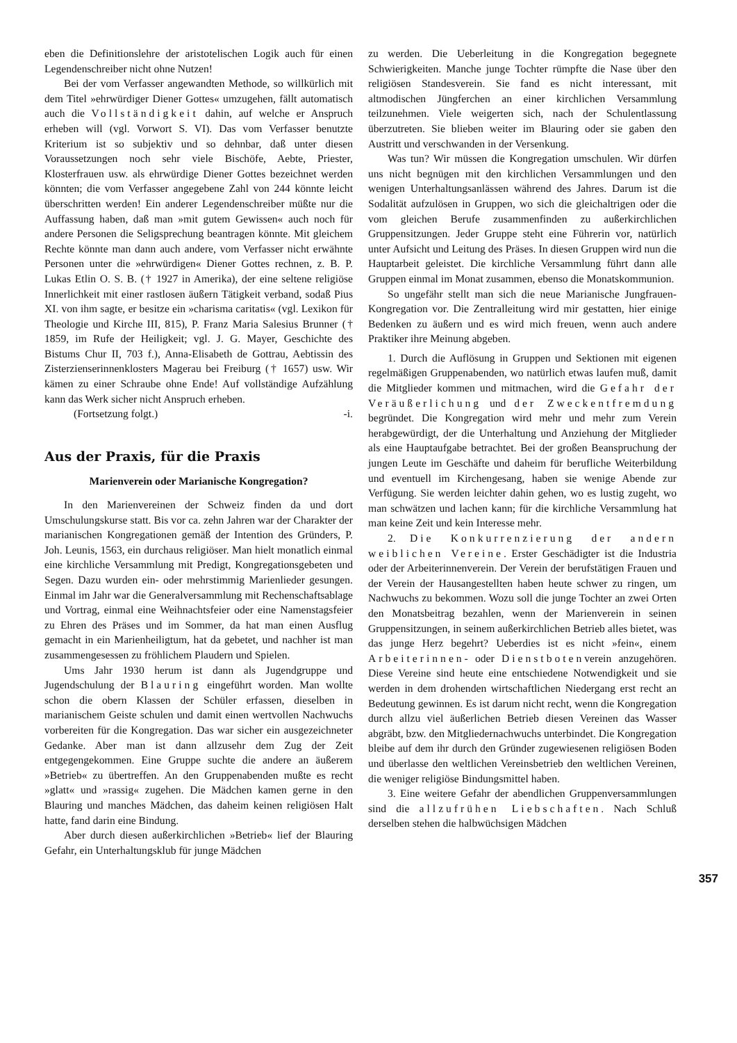eben die Definitionslehre der aristotelischen Logik auch für einen Legendenschreiber nicht ohne Nutzen!
Bei der vom Verfasser angewandten Methode, so willkürlich mit dem Titel »ehrwürdiger Diener Gottes« umzugehen, fällt automatisch auch die Vollständigkeit dahin, auf welche er Anspruch erheben will (vgl. Vorwort S. VI). Das vom Verfasser benutzte Kriterium ist so subjektiv und so dehnbar, daß unter diesen Voraussetzungen noch sehr viele Bischöfe, Aebte, Priester, Klosterfrauen usw. als ehrwürdige Diener Gottes bezeichnet werden könnten; die vom Verfasser angegebene Zahl von 244 könnte leicht überschritten werden! Ein anderer Legendenschreiber müßte nur die Auffassung haben, daß man »mit gutem Gewissen« auch noch für andere Personen die Seligsprechung beantragen könnte. Mit gleichem Rechte könnte man dann auch andere, vom Verfasser nicht erwähnte Personen unter die »ehrwürdigen« Diener Gottes rechnen, z. B. P. Lukas Etlin O. S. B. († 1927 in Amerika), der eine seltene religiöse Innerlichkeit mit einer rastlosen äußern Tätigkeit verband, sodaß Pius XI. von ihm sagte, er besitze ein »charisma caritatis« (vgl. Lexikon für Theologie und Kirche III, 815), P. Franz Maria Salesius Brunner († 1859, im Rufe der Heiligkeit; vgl. J. G. Mayer, Geschichte des Bistums Chur II, 703 f.), Anna-Elisabeth de Gottrau, Aebtissin des Zisterzienserinnenklosters Magerau bei Freiburg († 1657) usw. Wir kämen zu einer Schraube ohne Ende! Auf vollständige Aufzählung kann das Werk sicher nicht Anspruch erheben.
(Fortsetzung folgt.) -i.
Aus der Praxis, für die Praxis
Marienverein oder Marianische Kongregation?
In den Marienvereinen der Schweiz finden da und dort Umschulungskurse statt. Bis vor ca. zehn Jahren war der Charakter der marianischen Kongregationen gemäß der Intention des Gründers, P. Joh. Leunis, 1563, ein durchaus religiöser. Man hielt monatlich einmal eine kirchliche Versammlung mit Predigt, Kongregationsgebeten und Segen. Dazu wurden ein- oder mehrstimmig Marienlieder gesungen. Einmal im Jahr war die Generalversammlung mit Rechenschaftsablage und Vortrag, einmal eine Weihnachtsfeier oder eine Namenstagsfeier zu Ehren des Präses und im Sommer, da hat man einen Ausflug gemacht in ein Marienheiligtum, hat da gebetet, und nachher ist man zusammengesessen zu fröhlichem Plaudern und Spielen.
Ums Jahr 1930 herum ist dann als Jugendgruppe und Jugendschulung der Blauring eingeführt worden. Man wollte schon die obern Klassen der Schüler erfassen, dieselben in marianischem Geiste schulen und damit einen wertvollen Nachwuchs vorbereiten für die Kongregation. Das war sicher ein ausgezeichneter Gedanke. Aber man ist dann allzusehr dem Zug der Zeit entgegengekommen. Eine Gruppe suchte die andere an äußerem »Betrieb« zu übertreffen. An den Gruppenabenden mußte es recht »glatt« und »rassig« zugehen. Die Mädchen kamen gerne in den Blauring und manches Mädchen, das daheim keinen religiösen Halt hatte, fand darin eine Bindung.
Aber durch diesen außerkirchlichen »Betrieb« lief der Blauring Gefahr, ein Unterhaltungsklub für junge Mädchen
zu werden. Die Ueberleitung in die Kongregation begegnete Schwierigkeiten. Manche junge Tochter rümpfte die Nase über den religiösen Standesverein. Sie fand es nicht interessant, mit altmodischen Jüngferchen an einer kirchlichen Versammlung teilzunehmen. Viele weigerten sich, nach der Schulentlassung überzutreten. Sie blieben weiter im Blauring oder sie gaben den Austritt und verschwanden in der Versenkung.
Was tun? Wir müssen die Kongregation umschulen. Wir dürfen uns nicht begnügen mit den kirchlichen Versammlungen und den wenigen Unterhaltungsanlässen während des Jahres. Darum ist die Sodalität aufzulösen in Gruppen, wo sich die gleichaltrigen oder die vom gleichen Berufe zusammenfinden zu außerkirchlichen Gruppensitzungen. Jeder Gruppe steht eine Führerin vor, natürlich unter Aufsicht und Leitung des Präses. In diesen Gruppen wird nun die Hauptarbeit geleistet. Die kirchliche Versammlung führt dann alle Gruppen einmal im Monat zusammen, ebenso die Monatskommunion.
So ungefähr stellt man sich die neue Marianische Jungfrauen-Kongregation vor. Die Zentralleitung wird mir gestatten, hier einige Bedenken zu äußern und es wird mich freuen, wenn auch andere Praktiker ihre Meinung abgeben.
1. Durch die Auflösung in Gruppen und Sektionen mit eigenen regelmäßigen Gruppenabenden, wo natürlich etwas laufen muß, damit die Mitglieder kommen und mitmachen, wird die Gefahr der Veräußerlichung und der Zweckentfremdung begründet. Die Kongregation wird mehr und mehr zum Verein herabgewürdigt, der die Unterhaltung und Anziehung der Mitglieder als eine Hauptaufgabe betrachtet. Bei der großen Beanspruchung der jungen Leute im Geschäfte und daheim für berufliche Weiterbildung und eventuell im Kirchengesang, haben sie wenige Abende zur Verfügung. Sie werden leichter dahin gehen, wo es lustig zugeht, wo man schwätzen und lachen kann; für die kirchliche Versammlung hat man keine Zeit und kein Interesse mehr.
2. Die Konkurrenzierung der andern weiblichen Vereine. Erster Geschädigter ist die Industria oder der Arbeiterinnenverein. Der Verein der berufstätigen Frauen und der Verein der Hausangestellten haben heute schwer zu ringen, um Nachwuchs zu bekommen. Wozu soll die junge Tochter an zwei Orten den Monatsbeitrag bezahlen, wenn der Marienverein in seinen Gruppensitzungen, in seinem außerkirchlichen Betrieb alles bietet, was das junge Herz begehrt? Ueberdies ist es nicht »fein«, einem Arbeiterinnen- oder Dienstbotenverein anzugehören. Diese Vereine sind heute eine entschiedene Notwendigkeit und sie werden in dem drohenden wirtschaftlichen Niedergang erst recht an Bedeutung gewinnen. Es ist darum nicht recht, wenn die Kongregation durch allzu viel äußerlichen Betrieb diesen Vereinen das Wasser abgräbt, bzw. den Mitgliedernachwuchs unterbindet. Die Kongregation bleibe auf dem ihr durch den Gründer zugewiesenen religiösen Boden und überlasse den weltlichen Vereinsbetrieb den weltlichen Vereinen, die weniger religiöse Bindungsmittel haben.
3. Eine weitere Gefahr der abendlichen Gruppenversammlungen sind die allzufrühen Liebschaften. Nach Schluß derselben stehen die halbwüchsigen Mädchen
357